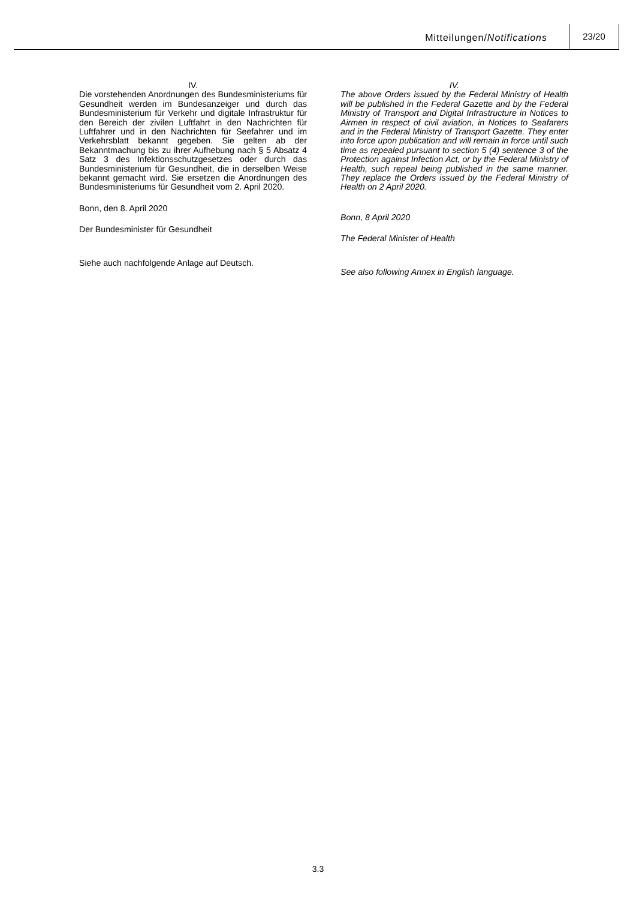Mitteilungen/Notifications
23/20
IV.
Die vorstehenden Anordnungen des Bundesministeriums für Gesundheit werden im Bundesanzeiger und durch das Bundesministerium für Verkehr und digitale Infrastruktur für den Bereich der zivilen Luftfahrt in den Nachrichten für Luftfahrer und in den Nachrichten für Seefahrer und im Verkehrsblatt bekannt gegeben. Sie gelten ab der Bekanntmachung bis zu ihrer Aufhebung nach § 5 Absatz 4 Satz 3 des Infektionsschutzgesetzes oder durch das Bundesministerium für Gesundheit, die in derselben Weise bekannt gemacht wird. Sie ersetzen die Anordnungen des Bundesministeriums für Gesundheit vom 2. April 2020.
Bonn, den 8. April 2020
Der Bundesminister für Gesundheit
Siehe auch nachfolgende Anlage auf Deutsch.
IV.
The above Orders issued by the Federal Ministry of Health will be published in the Federal Gazette and by the Federal Ministry of Transport and Digital Infrastructure in Notices to Airmen in respect of civil aviation, in Notices to Seafarers and in the Federal Ministry of Transport Gazette. They enter into force upon publication and will remain in force until such time as repealed pursuant to section 5 (4) sentence 3 of the Protection against Infection Act, or by the Federal Ministry of Health, such repeal being published in the same manner. They replace the Orders issued by the Federal Ministry of Health on 2 April 2020.
Bonn, 8 April 2020
The Federal Minister of Health
See also following Annex in English language.
3.3